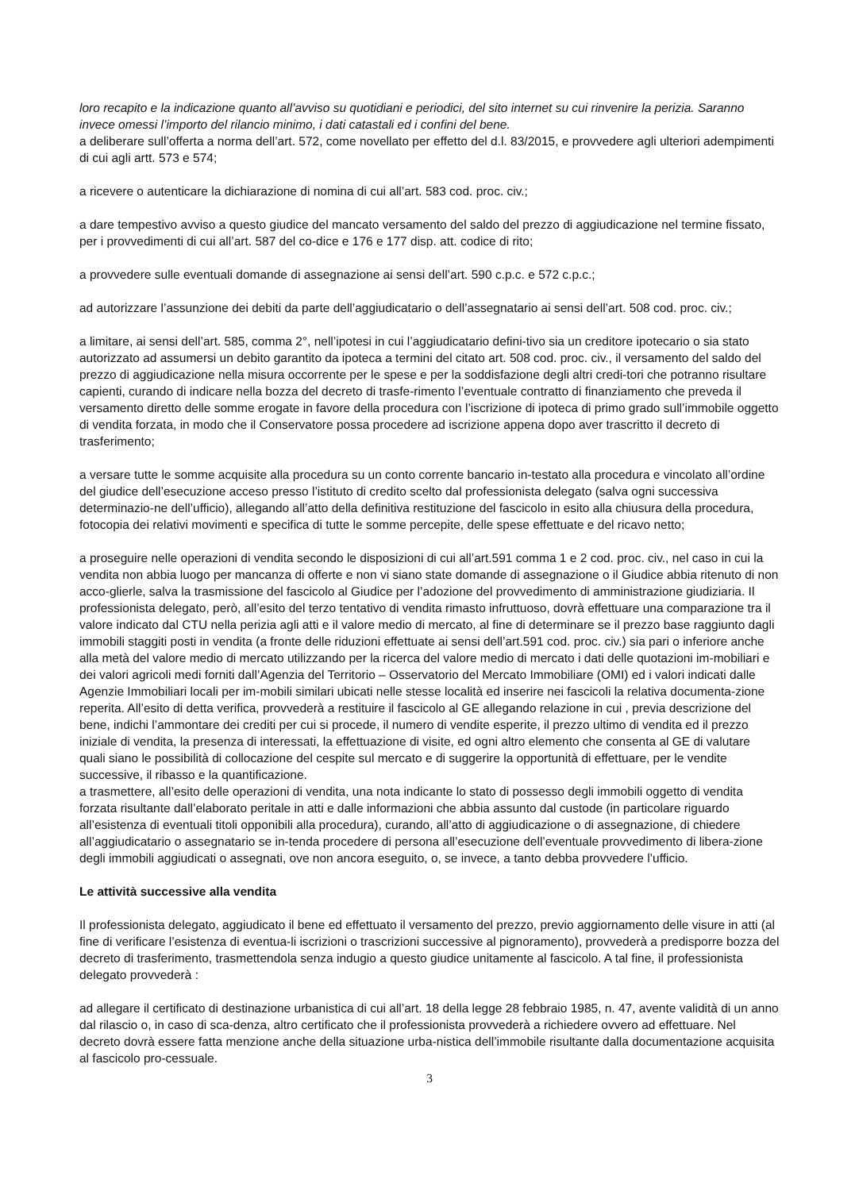loro recapito e la indicazione quanto all’avviso su quotidiani e periodici, del sito internet su cui rinvenire la perizia. Saranno invece omessi l’importo del rilancio minimo, i dati catastali ed i confini del bene.
a deliberare sull’offerta a norma dell’art. 572, come novellato per effetto del d.l. 83/2015, e provvedere agli ulteriori adempimenti di cui agli artt. 573 e 574;
a ricevere o autenticare la dichiarazione di nomina di cui all’art. 583 cod. proc. civ.;
a dare tempestivo avviso a questo giudice del mancato versamento del saldo del prezzo di aggiudicazione nel termine fissato, per i provvedimenti di cui all’art. 587 del co-dice e 176 e 177 disp. att. codice di rito;
a provvedere sulle eventuali domande di assegnazione ai sensi dell’art. 590 c.p.c. e 572 c.p.c.;
ad autorizzare l’assunzione dei debiti da parte dell’aggiudicatario o dell’assegnatario ai sensi dell’art. 508 cod. proc. civ.;
a limitare, ai sensi dell’art. 585, comma 2°, nell’ipotesi in cui l’aggiudicatario defini-tivo sia un creditore ipotecario o sia stato autorizzato ad assumersi un debito garantito da ipoteca a termini del citato art. 508 cod. proc. civ., il versamento del saldo del prezzo di aggiudicazione nella misura occorrente per le spese e per la soddisfazione degli altri credi-tori che potranno risultare capienti, curando di indicare nella bozza del decreto di trasfe-rimento l’eventuale contratto di finanziamento che preveda il versamento diretto delle somme erogate in favore della procedura con l’iscrizione di ipoteca di primo grado sull’immobile oggetto di vendita forzata, in modo che il Conservatore possa procedere ad iscrizione appena dopo aver trascritto il decreto di trasferimento;
a versare tutte le somme acquisite alla procedura su un conto corrente bancario in-testato alla procedura e vincolato all’ordine del giudice dell’esecuzione acceso presso l’istituto di credito scelto dal professionista delegato (salva ogni successiva determinazio-ne dell’ufficio), allegando all’atto della definitiva restituzione del fascicolo in esito alla chiusura della procedura, fotocopia dei relativi movimenti e specifica di tutte le somme percepite, delle spese effettuate e del ricavo netto;
a proseguire nelle operazioni di vendita secondo le disposizioni di cui all’art.591 comma 1 e 2 cod. proc. civ., nel caso in cui la vendita non abbia luogo per mancanza di offerte e non vi siano state domande di assegnazione o il Giudice abbia ritenuto di non acco-glierle, salva la trasmissione del fascicolo al Giudice per l’adozione del provvedimento di amministrazione giudiziaria. Il professionista delegato, però, all’esito del terzo tentativo di vendita rimasto infruttuoso, dovrà effettuare una comparazione tra il valore indicato dal CTU nella perizia agli atti e il valore medio di mercato, al fine di determinare se il prezzo base raggiunto dagli immobili staggiti posti in vendita (a fronte delle riduzioni effettuate ai sensi dell’art.591 cod. proc. civ.) sia pari o inferiore anche alla metà del valore medio di mercato utilizzando per la ricerca del valore medio di mercato i dati delle quotazioni im-mobiliari e dei valori agricoli medi forniti dall’Agenzia del Territorio – Osservatorio del Mercato Immobiliare (OMI) ed i valori indicati dalle Agenzie Immobiliari locali per im-mobili similari ubicati nelle stesse località ed inserire nei fascicoli la relativa documenta-zione reperita. All’esito di detta verifica, provvederà a restituire il fascicolo al GE allegando relazione in cui , previa descrizione del bene, indichi l’ammontare dei crediti per cui si procede, il numero di vendite esperite, il prezzo ultimo di vendita ed il prezzo iniziale di vendita, la presenza di interessati, la effettuazione di visite, ed ogni altro elemento che consenta al GE di valutare quali siano le possibilità di collocazione del cespite sul mercato e di suggerire la opportunità di effettuare, per le vendite successive, il ribasso e la quantificazione.
a trasmettere, all’esito delle operazioni di vendita, una nota indicante lo stato di possesso degli immobili oggetto di vendita forzata risultante dall’elaborato peritale in atti e dalle informazioni che abbia assunto dal custode (in particolare riguardo all’esistenza di eventuali titoli opponibili alla procedura), curando, all’atto di aggiudicazione o di assegnazione, di chiedere all’aggiudicatario o assegnatario se in-tenda procedere di persona all’esecuzione dell’eventuale provvedimento di libera-zione degli immobili aggiudicati o assegnati, ove non ancora eseguito, o, se invece, a tanto debba provvedere l’ufficio.
Le attività successive alla vendita
Il professionista delegato, aggiudicato il bene ed effettuato il versamento del prezzo, previo aggiornamento delle visure in atti (al fine di verificare l’esistenza di eventua-li iscrizioni o trascrizioni successive al pignoramento), provvederà a predisporre bozza del decreto di trasferimento, trasmettendola senza indugio a questo giudice unitamente al fascicolo. A tal fine, il professionista delegato provvederà :
ad allegare il certificato di destinazione urbanistica di cui all’art. 18 della legge 28 febbraio 1985, n. 47, avente validità di un anno dal rilascio o, in caso di sca-denza, altro certificato che il professionista provvederà a richiedere ovvero ad effettuare. Nel decreto dovrà essere fatta menzione anche della situazione urba-nistica dell’immobile risultante dalla documentazione acquisita al fascicolo pro-cessuale.
3